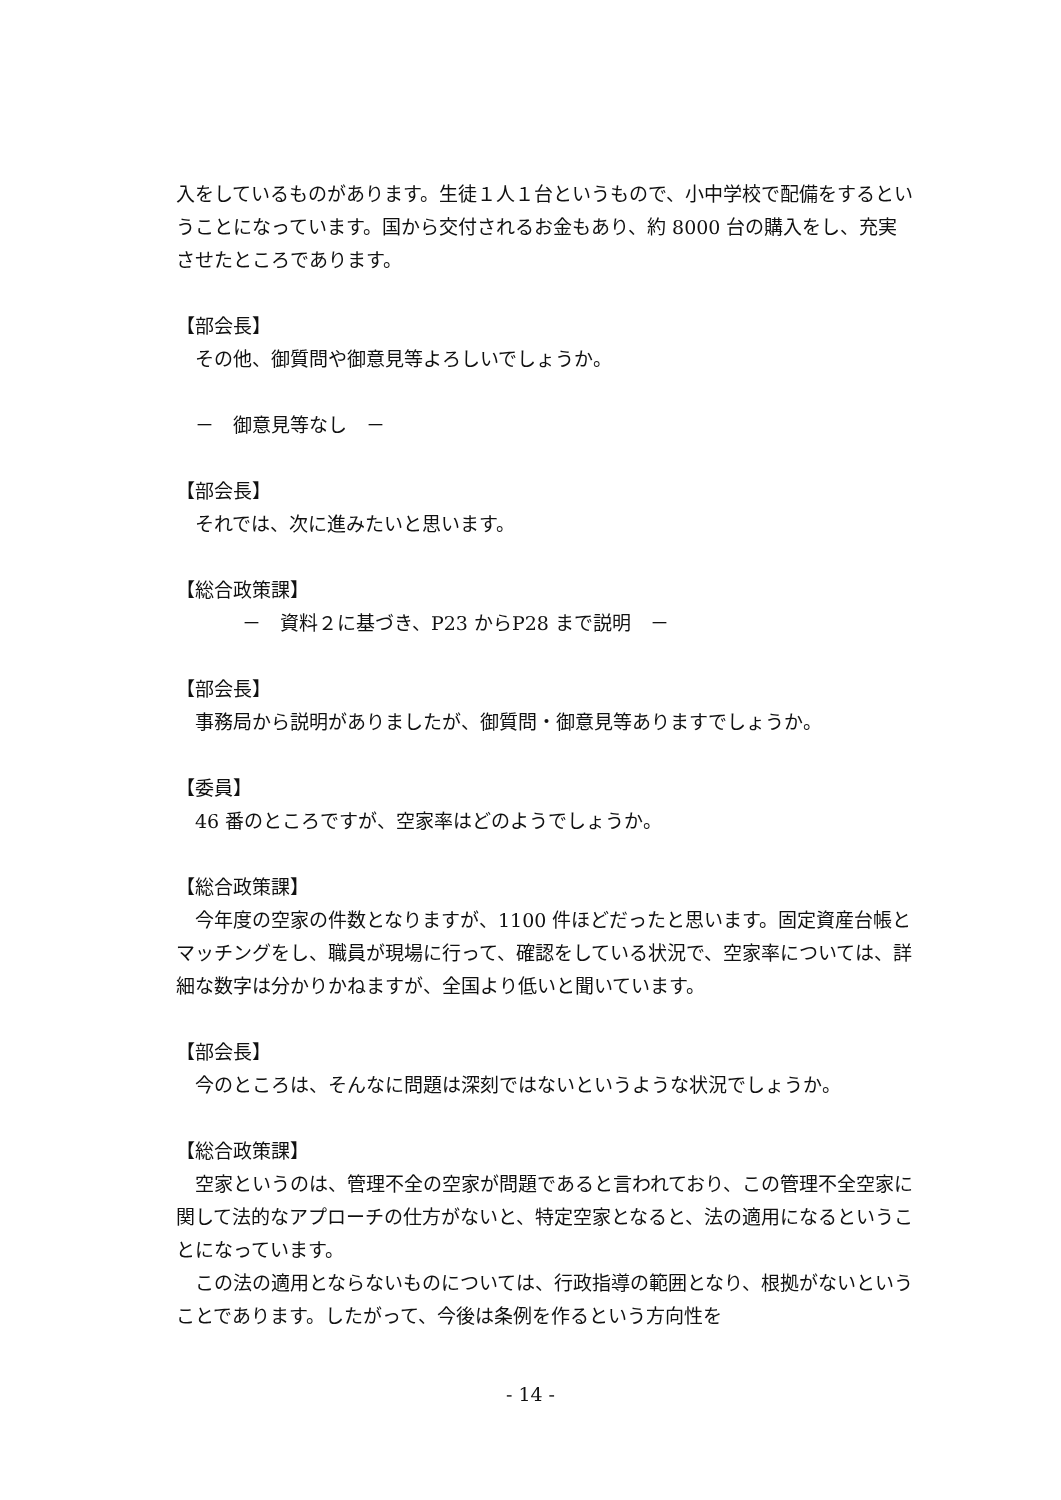入をしているものがあります。生徒１人１台というもので、小中学校で配備をするということになっています。国から交付されるお金もあり、約 8000 台の購入をし、充実させたところであります。
【部会長】
その他、御質問や御意見等よろしいでしょうか。
－　御意見等なし　－
【部会長】
それでは、次に進みたいと思います。
【総合政策課】
－　資料２に基づき、P23 からP28 まで説明　－
【部会長】
事務局から説明がありましたが、御質問・御意見等ありますでしょうか。
【委員】
46 番のところですが、空家率はどのようでしょうか。
【総合政策課】
　今年度の空家の件数となりますが、1100 件ほどだったと思います。固定資産台帳とマッチングをし、職員が現場に行って、確認をしている状況で、空家率については、詳細な数字は分かりかねますが、全国より低いと聞いています。
【部会長】
今のところは、そんなに問題は深刻ではないというような状況でしょうか。
【総合政策課】
　空家というのは、管理不全の空家が問題であると言われており、この管理不全空家に関して法的なアプローチの仕方がないと、特定空家となると、法の適用になるということになっています。
　この法の適用とならないものについては、行政指導の範囲となり、根拠がないということであります。したがって、今後は条例を作るという方向性を
- 14 -